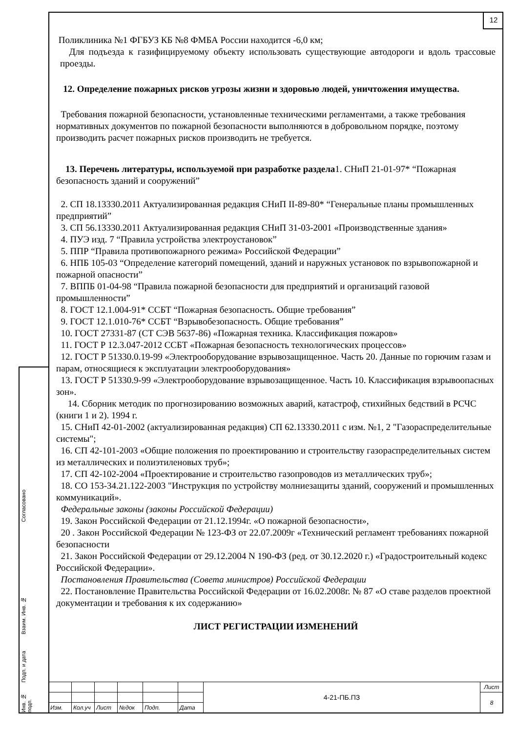12
Согласовано
Взаим. Инв. №
Подп. и дата
Инв. № подп.
Поликлиника №1 ФГБУЗ КБ №8 ФМБА России находится -6,0 км;
Для подъезда к газифицируемому объекту использовать существующие автодороги и вдоль трассовые проезды.
12. Определение пожарных рисков угрозы жизни и здоровью людей, уничтожения имущества.
Требования пожарной безопасности, установленные техническими регламентами, а также требования нормативных документов по пожарной безопасности выполняются в добровольном порядке, поэтому производить расчет пожарных рисков производить не требуется.
13. Перечень литературы, используемой при разработке раздела1. СНиП 21-01-97* “Пожарная безопасность зданий и сооружений”
2. СП 18.13330.2011 Актуализированная редакция СНиП II-89-80* “Генеральные планы промышленных предприятий”
3. СП 56.13330.2011 Актуализированная редакция СНиП 31-03-2001 «Производственные здания»
4. ПУЭ изд. 7 “Правила устройства электроустановок”
5. ППР “Правила противопожарного режима» Российской Федерации”
6. НПБ 105-03 “Определение категорий помещений, зданий и наружных установок по взрывопожарной и пожарной опасности”
7. ВППБ 01-04-98 “Правила пожарной безопасности для предприятий и организаций газовой промышленности”
8. ГОСТ 12.1.004-91* ССБТ “Пожарная безопасность. Общие требования”
9. ГОСТ 12.1.010-76* ССБТ “Взрывобезопасность. Общие требования”
10. ГОСТ 27331-87 (СТ СЭВ 5637-86) «Пожарная техника. Классификация пожаров»
11. ГОСТ Р 12.3.047-2012 ССБТ «Пожарная безопасность технологических процессов»
12. ГОСТ Р 51330.0.19-99 «Электрооборудование взрывозащищенное. Часть 20. Данные по горючим газам и парам, относящиеся к эксплуатации электрооборудования»
13. ГОСТ Р 51330.9-99 «Электрооборудование взрывозащищенное. Часть 10. Классификация взрывоопасных зон».
14. Сборник методик по прогнозированию возможных аварий, катастроф, стихийных бедствий в РСЧС (книги 1 и 2). 1994 г.
15. СНиП 42-01-2002 (актуализированная редакция) СП 62.13330.2011 с изм. №1, 2 "Газораспределительные системы";
16. СП 42-101-2003 «Общие положения по проектированию и строительству газораспределительных систем из металлических и полиэтиленовых труб»;
17. СП 42-102-2004 «Проектирование и строительство газопроводов из металлических труб»;
18. СО 153-34.21.122-2003 "Инструкция по устройству молниезащиты зданий, сооружений и промышленных коммуникаций».
Федеральные законы (законы Российской Федерации)
19. Закон Российской Федерации от 21.12.1994г. «О пожарной безопасности»,
20 . Закон Российской Федерации № 123-ФЗ от 22.07.2009г «Технический регламент требованиях пожарной безопасности
21. Закон Российской Федерации от 29.12.2004 N 190-ФЗ (ред. от 30.12.2020 г.) «Градостроительный кодекс Российской Федерации».
Постановления Правительства (Совета министров) Российской Федерации
22. Постановление Правительства Российской Федерации от 16.02.2008г. № 87 «О ставе разделов проектной документации и требования к их содержанию»
ЛИСТ РЕГИСТРАЦИИ ИЗМЕНЕНИЙ
| | | | | | | 4-21-ПБ.ПЗ | Лист |
| | | | | | | | 8 |
| Изм. | Кол.уч | Лист | №док | Подп. | Дата | | |